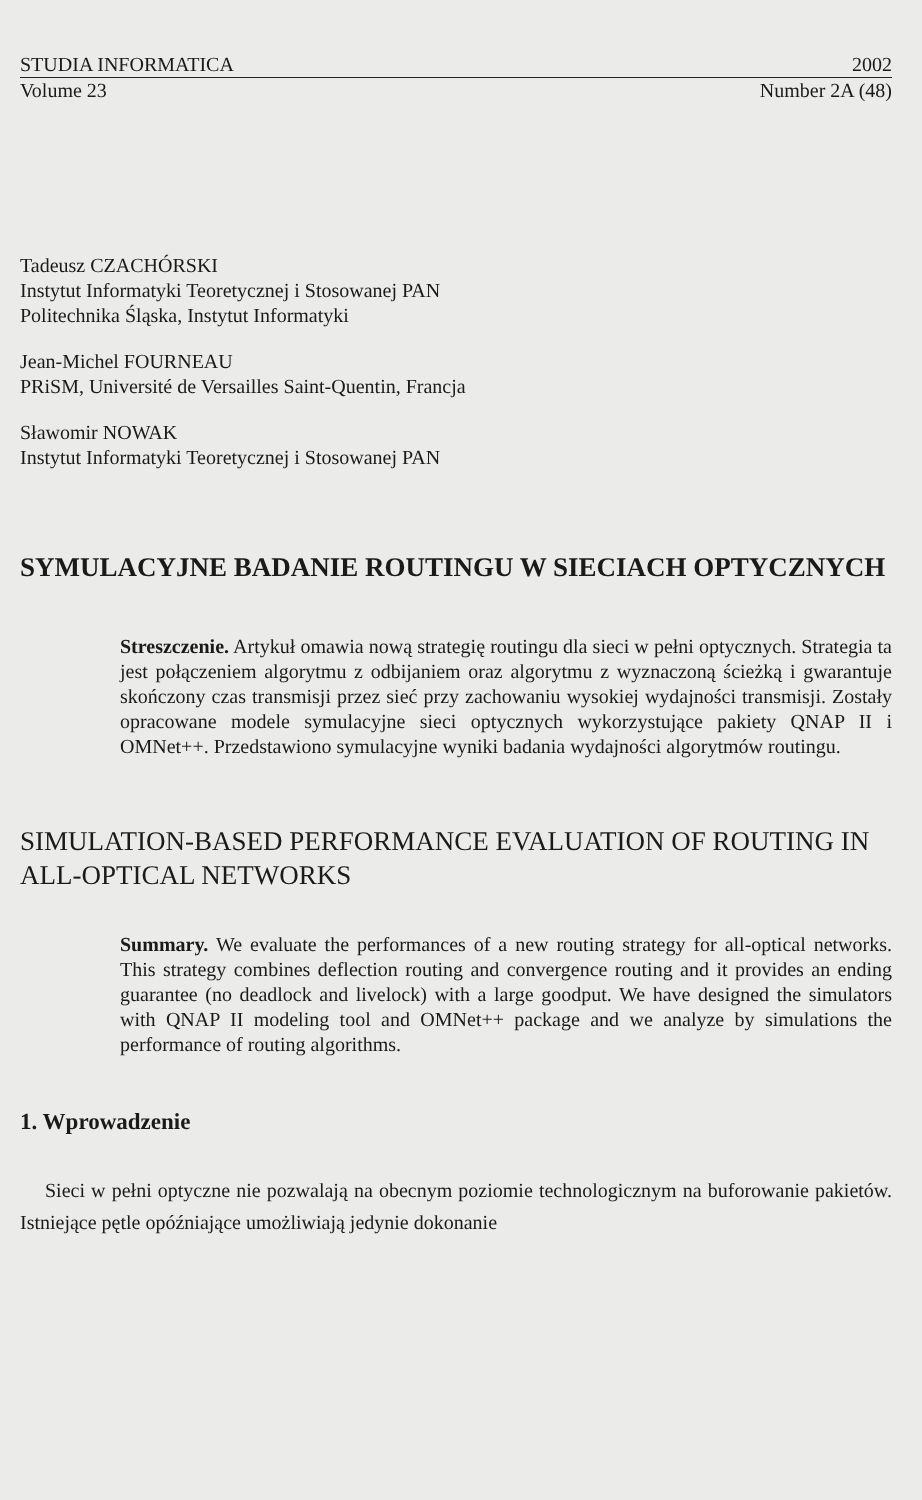STUDIA INFORMATICA 2002
Volume 23 Number 2A (48)
Tadeusz CZACHÓRSKI
Instytut Informatyki Teoretycznej i Stosowanej PAN
Politechnika Śląska, Instytut Informatyki
Jean-Michel FOURNEAU
PRiSM, Université de Versailles Saint-Quentin, Francja
Sławomir NOWAK
Instytut Informatyki Teoretycznej i Stosowanej PAN
SYMULACYJNE BADANIE ROUTINGU W SIECIACH OPTYCZNYCH
Streszczenie. Artykuł omawia nową strategię routingu dla sieci w pełni optycznych. Strategia ta jest połączeniem algorytmu z odbijaniem oraz algorytmu z wyznaczoną ścieżką i gwarantuje skończony czas transmisji przez sieć przy zachowaniu wysokiej wydajności transmisji. Zostały opracowane modele symulacyjne sieci optycznych wykorzystujące pakiety QNAP II i OMNet++. Przedstawiono symulacyjne wyniki badania wydajności algorytmów routingu.
SIMULATION-BASED PERFORMANCE EVALUATION OF ROUTING IN ALL-OPTICAL NETWORKS
Summary. We evaluate the performances of a new routing strategy for all-optical networks. This strategy combines deflection routing and convergence routing and it provides an ending guarantee (no deadlock and livelock) with a large goodput. We have designed the simulators with QNAP II modeling tool and OMNet++ package and we analyze by simulations the performance of routing algorithms.
1. Wprowadzenie
Sieci w pełni optyczne nie pozwalają na obecnym poziomie technologicznym na buforowanie pakietów. Istniejące pętle opóźniające umożliwiają jedynie dokonanie